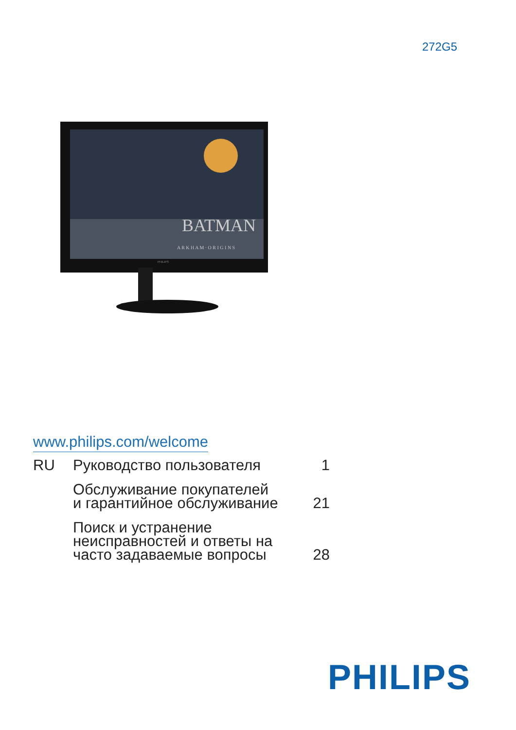272G5
BATMAN
A R K H A M · O R I G I N S
PHILIPS
www.philips.com/welcome
RU
Руководство пользователя
1
Обслуживание покупателей
и гарантийное обслуживание
21
Поиск и устранение
неисправностей и ответы на
часто задаваемые вопросы
28
PHILIPS